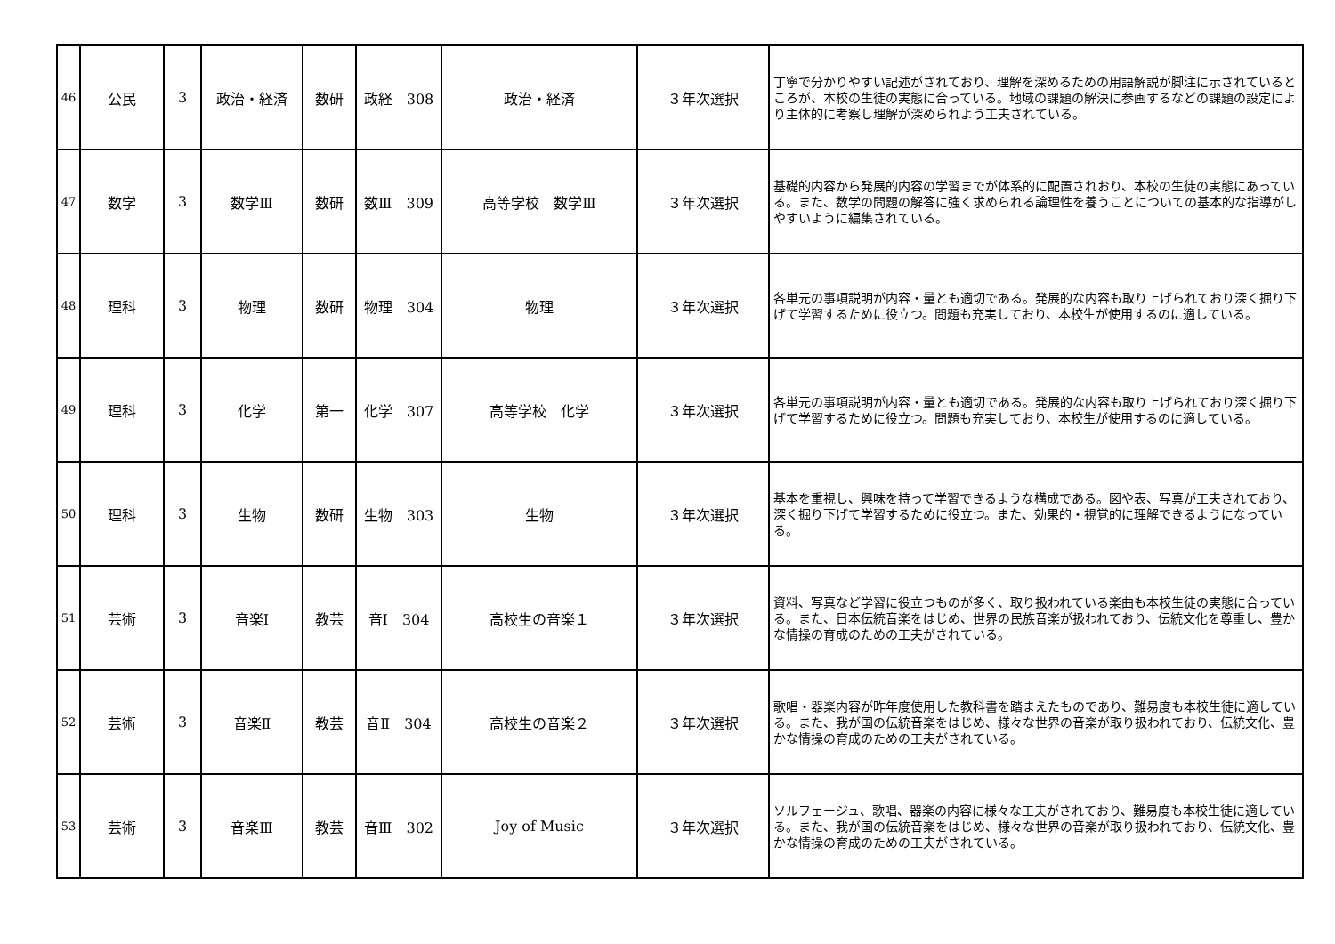| 46 | 公民 | 3 | 政治・経済 | 数研 | 政経 308 | 政治・経済 | ３年次選択 | 丁寧で分かりやすい記述がされており、理解を深めるための用語解説が脚注に示されているところが、本校の生徒の実態に合っている。地域の課題の解決に参画するなどの課題の設定により主体的に考察し理解が深められよう工夫されている。 |
| 47 | 数学 | 3 | 数学Ⅲ | 数研 | 数Ⅲ 309 | 高等学校 数学Ⅲ | ３年次選択 | 基礎的内容から発展的内容の学習までが体系的に配置されおり、本校の生徒の実態にあっている。また、数学の問題の解答に強く求められる論理性を養うことについての基本的な指導がしやすいように編集されている。 |
| 48 | 理科 | 3 | 物理 | 数研 | 物理 304 | 物理 | ３年次選択 | 各単元の事項説明が内容・量とも適切である。発展的な内容も取り上げられており深く掘り下げて学習するために役立つ。問題も充実しており、本校生が使用するのに適している。 |
| 49 | 理科 | 3 | 化学 | 第一 | 化学 307 | 高等学校 化学 | ３年次選択 | 各単元の事項説明が内容・量とも適切である。発展的な内容も取り上げられており深く掘り下げて学習するために役立つ。問題も充実しており、本校生が使用するのに適している。 |
| 50 | 理科 | 3 | 生物 | 数研 | 生物 303 | 生物 | ３年次選択 | 基本を重視し、興味を持って学習できるような構成である。図や表、写真が工夫されており、深く掘り下げて学習するために役立つ。また、効果的・視覚的に理解できるようになっている。 |
| 51 | 芸術 | 3 | 音楽Ⅰ | 教芸 | 音Ⅰ 304 | 高校生の音楽１ | ３年次選択 | 資料、写真など学習に役立つものが多く、取り扱われている楽曲も本校生徒の実態に合っている。また、日本伝統音楽をはじめ、世界の民族音楽が扱われており、伝統文化を尊重し、豊かな情操の育成のための工夫がされている。 |
| 52 | 芸術 | 3 | 音楽Ⅱ | 教芸 | 音Ⅱ 304 | 高校生の音楽２ | ３年次選択 | 歌唱・器楽内容が昨年度使用した教科書を踏まえたものであり、難易度も本校生徒に適している。また、我が国の伝統音楽をはじめ、様々な世界の音楽が取り扱われており、伝統文化、豊かな情操の育成のための工夫がされている。 |
| 53 | 芸術 | 3 | 音楽Ⅲ | 教芸 | 音Ⅲ 302 | Joy of Music | ３年次選択 | ソルフェージュ、歌唱、器楽の内容に様々な工夫がされており、難易度も本校生徒に適している。また、我が国の伝統音楽をはじめ、様々な世界の音楽が取り扱われており、伝統文化、豊かな情操の育成のための工夫がされている。 |